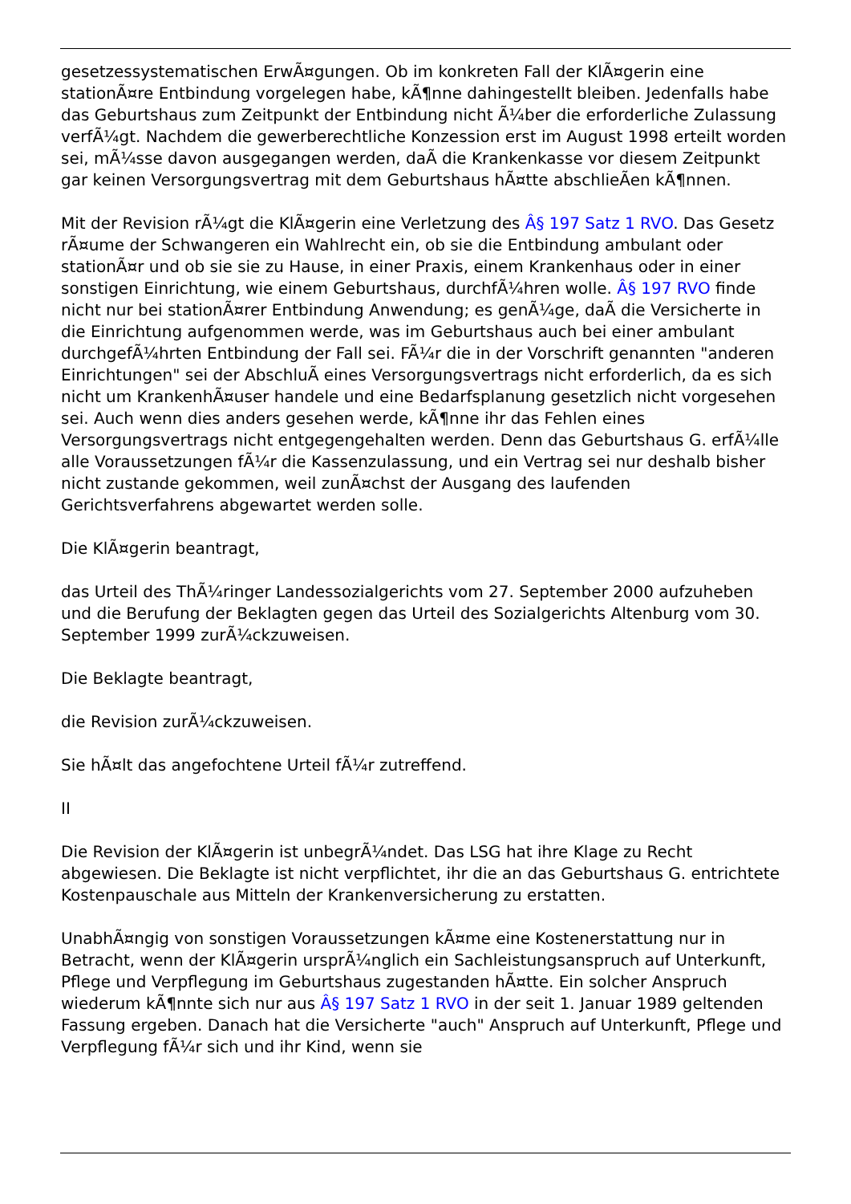gesetzessystematischen ErwÃ¤gungen. Ob im konkreten Fall der KlÃ¤gerin eine stationÃ¤re Entbindung vorgelegen habe, kÃ¶nne dahingestellt bleiben. Jedenfalls habe das Geburtshaus zum Zeitpunkt der Entbindung nicht Ã¼ber die erforderliche Zulassung verfÃ¼gt. Nachdem die gewerberechtliche Konzession erst im August 1998 erteilt worden sei, mÃ¼sse davon ausgegangen werden, daÃ die Krankenkasse vor diesem Zeitpunkt gar keinen Versorgungsvertrag mit dem Geburtshaus hÃ¤tte abschlieÃen kÃ¶nnen.
Mit der Revision rÃ¼gt die KlÃ¤gerin eine Verletzung des Â§ 197 Satz 1 RVO. Das Gesetz rÃ¤ume der Schwangeren ein Wahlrecht ein, ob sie die Entbindung ambulant oder stationÃ¤r und ob sie sie zu Hause, in einer Praxis, einem Krankenhaus oder in einer sonstigen Einrichtung, wie einem Geburtshaus, durchfÃ¼hren wolle. Â§ 197 RVO finde nicht nur bei stationÃ¤rer Entbindung Anwendung; es genÃ¼ge, daÃ die Versicherte in die Einrichtung aufgenommen werde, was im Geburtshaus auch bei einer ambulant durchgefÃ¼hrten Entbindung der Fall sei. FÃ¼r die in der Vorschrift genannten "anderen Einrichtungen" sei der AbschluÃ eines Versorgungsvertrags nicht erforderlich, da es sich nicht um KrankenhÃ¤user handele und eine Bedarfsplanung gesetzlich nicht vorgesehen sei. Auch wenn dies anders gesehen werde, kÃ¶nne ihr das Fehlen eines Versorgungsvertrags nicht entgegengehalten werden. Denn das Geburtshaus G. erfÃ¼lle alle Voraussetzungen fÃ¼r die Kassenzulassung, und ein Vertrag sei nur deshalb bisher nicht zustande gekommen, weil zunÃ¤chst der Ausgang des laufenden Gerichtsverfahrens abgewartet werden solle.
Die KlÃ¤gerin beantragt,
das Urteil des ThÃ¼ringer Landessozialgerichts vom 27. September 2000 aufzuheben und die Berufung der Beklagten gegen das Urteil des Sozialgerichts Altenburg vom 30. September 1999 zurÃ¼ckzuweisen.
Die Beklagte beantragt,
die Revision zurÃ¼ckzuweisen.
Sie hÃ¤lt das angefochtene Urteil fÃ¼r zutreffend.
II
Die Revision der KlÃ¤gerin ist unbegrÃ¼ndet. Das LSG hat ihre Klage zu Recht abgewiesen. Die Beklagte ist nicht verpflichtet, ihr die an das Geburtshaus G. entrichtete Kostenpauschale aus Mitteln der Krankenversicherung zu erstatten.
UnabhÃ¤ngig von sonstigen Voraussetzungen kÃ¤me eine Kostenerstattung nur in Betracht, wenn der KlÃ¤gerin ursprÃ¼nglich ein Sachleistungsanspruch auf Unterkunft, Pflege und Verpflegung im Geburtshaus zugestanden hÃ¤tte. Ein solcher Anspruch wiederum kÃ¶nnte sich nur aus Â§ 197 Satz 1 RVO in der seit 1. Januar 1989 geltenden Fassung ergeben. Danach hat die Versicherte "auch" Anspruch auf Unterkunft, Pflege und Verpflegung fÃ¼r sich und ihr Kind, wenn sie